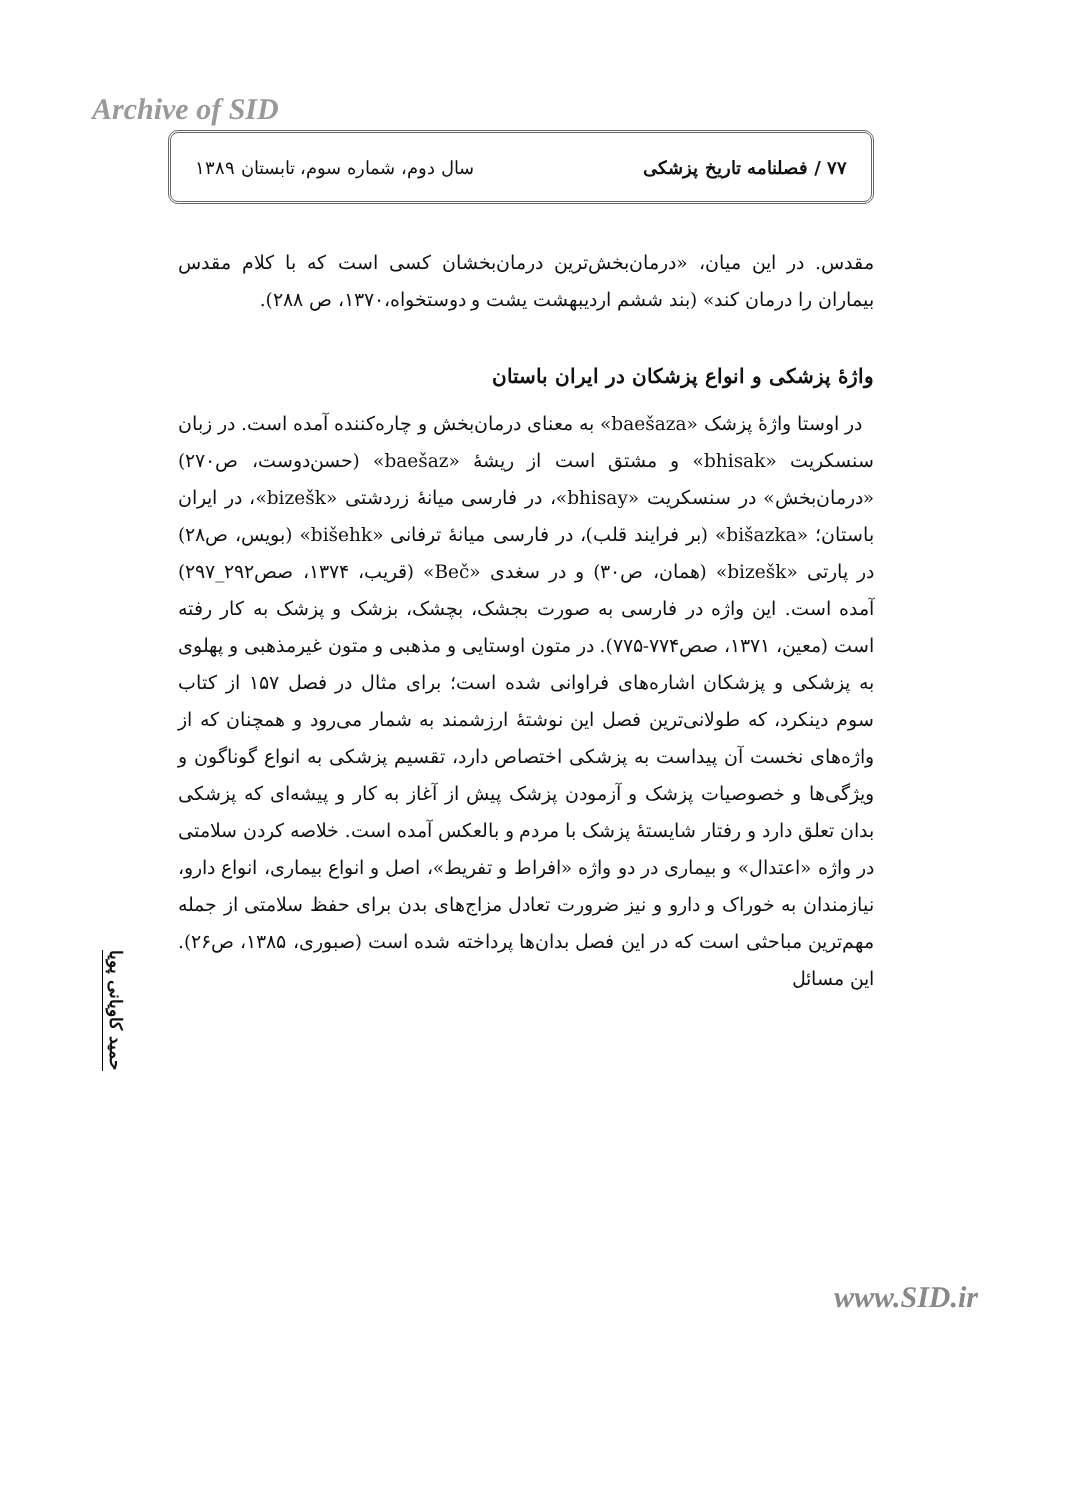Archive of SID
۷۷ / فصلنامه تاریخ پزشکی سال دوم، شماره سوم، تابستان ۱۳۸۹
مقدس. در این میان، «درمان‌بخش‌ترین درمان‌بخشان کسی است که با کلام مقدس بیماران را درمان کند» (بند ششم اردیبهشت یشت و دوستخواه،۱۳۷۰، ص ۲۸۸).
واژهٔ پزشکی و انواع پزشکان در ایران باستان
در اوستا واژهٔ پزشک «baešaza» به معنای درمان‌بخش و چاره‌کننده آمده است. در زبان سنسکریت «bhisak» و مشتق است از ریشهٔ «baešaz» (حسن‌دوست، ص۲۷۰) «درمان‌بخش» در سنسکریت «bhisay»، در فارسی میانهٔ زردشتی «bizešk»، در ایران باستان؛ «bišazka» (بر فرایند قلب)، در فارسی میانهٔ ترفانی «bišehk» (بویس، ص۲۸) در پارتی «bizešk» (همان، ص۳۰) و در سغدی «Beč» (قریب، ۱۳۷۴، صص۲۹۲_۲۹۷) آمده است. این واژه در فارسی به صورت بجشک، بچشک، بزشک و پزشک به کار رفته است (معین، ۱۳۷۱، صص۷۷۴-۷۷۵). در متون اوستایی و مذهبی و متون غیرمذهبی و پهلوی به پزشکی و پزشکان اشاره‌های فراوانی شده است؛ برای مثال در فصل ۱۵۷ از کتاب سوم دینکرد، که طولانی‌ترین فصل این نوشتهٔ ارزشمند به شمار می‌رود و همچنان که از واژه‌های نخست آن پیداست به پزشکی اختصاص دارد، تقسیم پزشکی به انواع گوناگون و ویژگی‌ها و خصوصیات پزشک و آزمودن پزشک پیش از آغاز به کار و پیشه‌ای که پزشکی بدان تعلق دارد و رفتار شایستهٔ پزشک با مردم و بالعکس آمده است. خلاصه کردن سلامتی در واژه «اعتدال» و بیماری در دو واژه «افراط و تفریط»، اصل و انواع بیماری، انواع دارو، نیازمندان به خوراک و دارو و نیز ضرورت تعادل مزاج‌های بدن برای حفظ سلامتی از جمله مهم‌ترین مباحثی است که در این فصل بدان‌ها پرداخته شده است (صبوری، ۱۳۸۵، ص۲۶). این مسائل
حمید کاویانی پویا
www.SID.ir